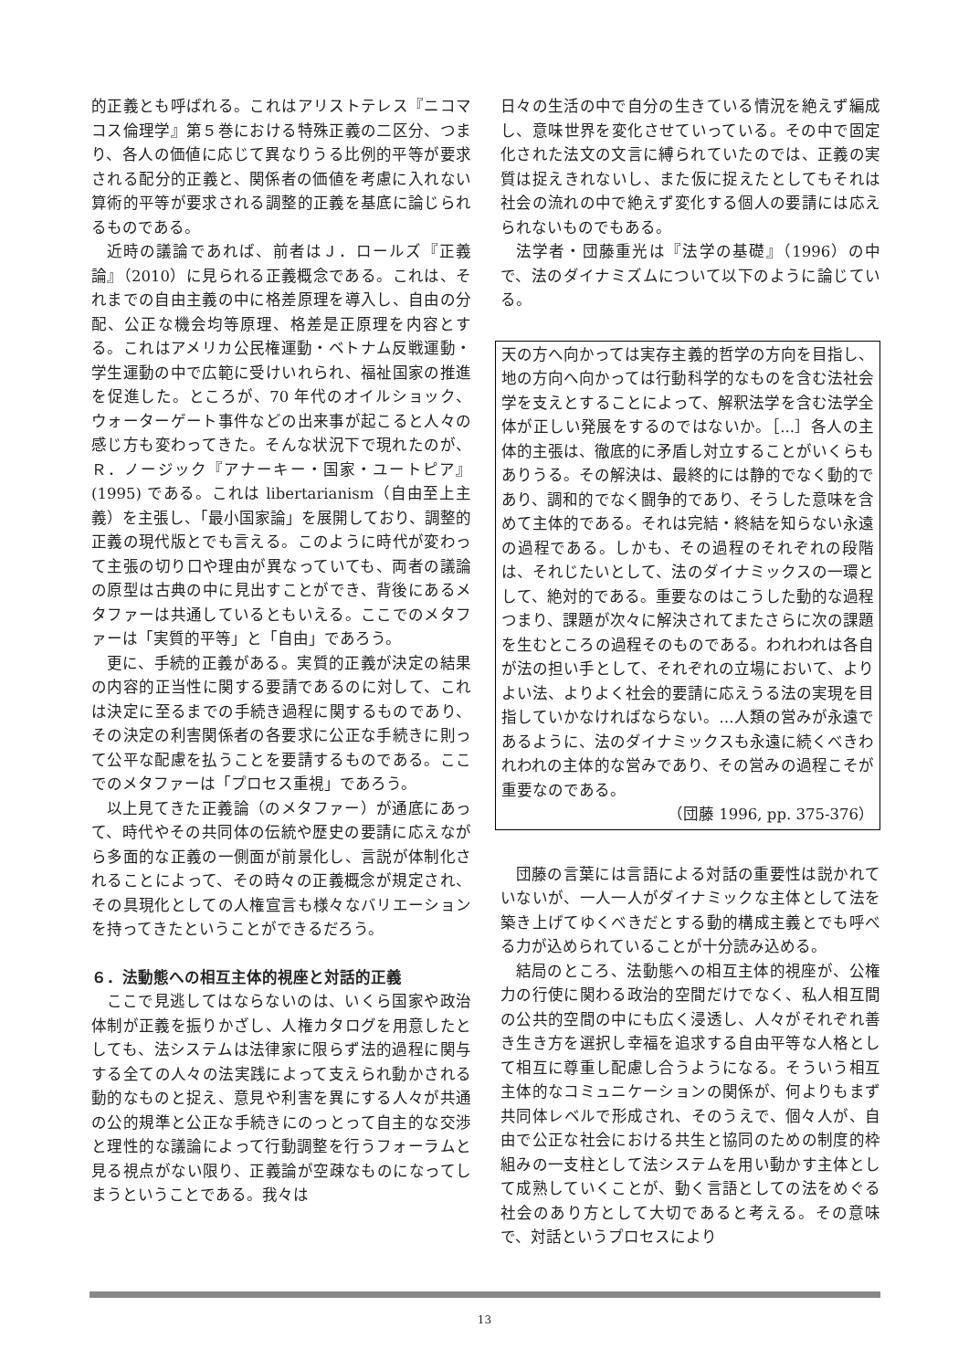的正義とも呼ばれる。これはアリストテレス『ニコマコス倫理学』第５巻における特殊正義の二区分、つまり、各人の価値に応じて異なりうる比例的平等が要求される配分的正義と、関係者の価値を考慮に入れない算術的平等が要求される調整的正義を基底に論じられるものである。
近時の議論であれば、前者はＪ．ロールズ『正義論』（2010）に見られる正義概念である。これは、それまでの自由主義の中に格差原理を導入し、自由の分配、公正な機会均等原理、格差是正原理を内容とする。これはアメリカ公民権運動・ベトナム反戦運動・学生運動の中で広範に受けいれられ、福祉国家の推進を促進した。ところが、70 年代のオイルショック、ウォーターゲート事件などの出来事が起こると人々の感じ方も変わってきた。そんな状況下で現れたのが、Ｒ．ノージック『アナーキー・国家・ユートピア』(1995) である。これは libertarianism（自由至上主義）を主張し、「最小国家論」を展開しており、調整的正義の現代版とでも言える。このように時代が変わって主張の切り口や理由が異なっていても、両者の議論の原型は古典の中に見出すことができ、背後にあるメタファーは共通しているともいえる。ここでのメタファーは「実質的平等」と「自由」であろう。
更に、手続的正義がある。実質的正義が決定の結果の内容的正当性に関する要請であるのに対して、これは決定に至るまでの手続き過程に関するものであり、その決定の利害関係者の各要求に公正な手続きに則って公平な配慮を払うことを要請するものである。ここでのメタファーは「プロセス重視」であろう。
以上見てきた正義論（のメタファー）が通底にあって、時代やその共同体の伝統や歴史の要請に応えながら多面的な正義の一側面が前景化し、言説が体制化されることによって、その時々の正義概念が規定され、その具現化としての人権宣言も様々なバリエーションを持ってきたということができるだろう。
６．法動態への相互主体的視座と対話的正義
ここで見逃してはならないのは、いくら国家や政治体制が正義を振りかざし、人権カタログを用意したとしても、法システムは法律家に限らず法的過程に関与する全ての人々の法実践によって支えられ動かされる動的なものと捉え、意見や利害を異にする人々が共通の公的規準と公正な手続きにのっとって自主的な交渉と理性的な議論によって行動調整を行うフォーラムと見る視点がない限り、正義論が空疎なものになってしまうということである。我々は
日々の生活の中で自分の生きている情況を絶えず編成し、意味世界を変化させていっている。その中で固定化された法文の文言に縛られていたのでは、正義の実質は捉えきれないし、また仮に捉えたとしてもそれは社会の流れの中で絶えず変化する個人の要請には応えられないものでもある。
法学者・団藤重光は『法学の基礎』（1996）の中で、法のダイナミズムについて以下のように論じている。
天の方へ向かっては実存主義的哲学の方向を目指し、地の方向へ向かっては行動科学的なものを含む法社会学を支えとすることによって、解釈法学を含む法学全体が正しい発展をするのではないか。［...］各人の主体的主張は、徹底的に矛盾し対立することがいくらもありうる。その解決は、最終的には静的でなく動的であり、調和的でなく闘争的であり、そうした意味を含めて主体的である。それは完結・終結を知らない永遠の過程である。しかも、その過程のそれぞれの段階は、それじたいとして、法のダイナミックスの一環として、絶対的である。重要なのはこうした動的な過程つまり、課題が次々に解決されてまたさらに次の課題を生むところの過程そのものである。われわれは各自が法の担い手として、それぞれの立場において、よりよい法、よりよく社会的要請に応えうる法の実現を目指していかなければならない。…人類の営みが永遠であるように、法のダイナミックスも永遠に続くべきわれわれの主体的な営みであり、その営みの過程こそが重要なのである。
（団藤 1996, pp. 375-376）
団藤の言葉には言語による対話の重要性は説かれていないが、一人一人がダイナミックな主体として法を築き上げてゆくべきだとする動的構成主義とでも呼べる力が込められていることが十分読み込める。
結局のところ、法動態への相互主体的視座が、公権力の行使に関わる政治的空間だけでなく、私人相互間の公共的空間の中にも広く浸透し、人々がそれぞれ善き生き方を選択し幸福を追求する自由平等な人格として相互に尊重し配慮し合うようになる。そういう相互主体的なコミュニケーションの関係が、何よりもまず共同体レベルで形成され、そのうえで、個々人が、自由で公正な社会における共生と協同のための制度的枠組みの一支柱として法システムを用い動かす主体として成熟していくことが、動く言語としての法をめぐる社会のあり方として大切であると考える。その意味で、対話というプロセスにより
13